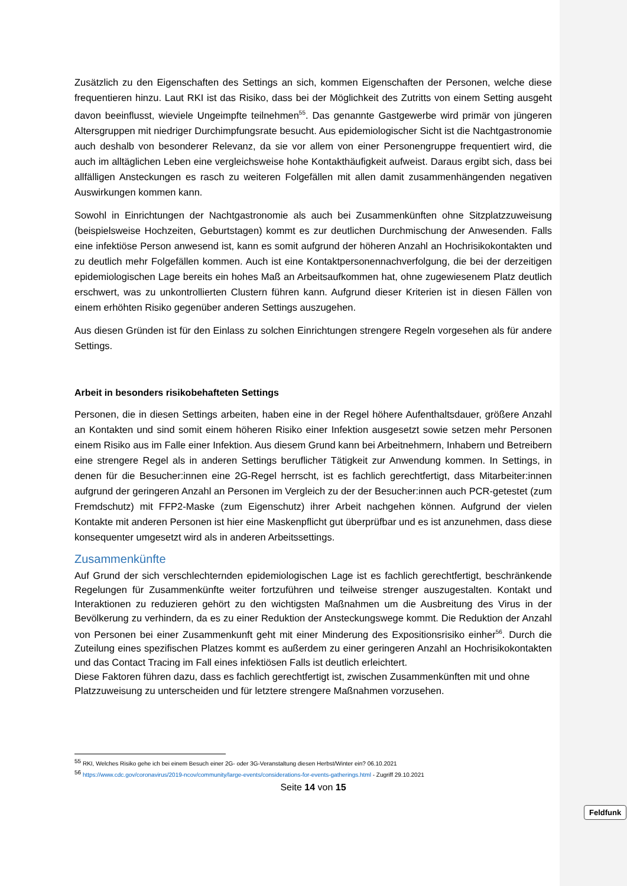Zusätzlich zu den Eigenschaften des Settings an sich, kommen Eigenschaften der Personen, welche diese frequentieren hinzu. Laut RKI ist das Risiko, dass bei der Möglichkeit des Zutritts von einem Setting ausgeht davon beeinflusst, wieviele Ungeimpfte teilnehmen<sup>55</sup>. Das genannte Gastgewerbe wird primär von jüngeren Altersgruppen mit niedriger Durchimpfungsrate besucht. Aus epidemiologischer Sicht ist die Nachtgastronomie auch deshalb von besonderer Relevanz, da sie vor allem von einer Personengruppe frequentiert wird, die auch im alltäglichen Leben eine vergleichsweise hohe Kontakthäufigkeit aufweist. Daraus ergibt sich, dass bei allfälligen Ansteckungen es rasch zu weiteren Folgefällen mit allen damit zusammenhängenden negativen Auswirkungen kommen kann.
Sowohl in Einrichtungen der Nachtgastronomie als auch bei Zusammenkünften ohne Sitzplatzzuweisung (beispielsweise Hochzeiten, Geburtstagen) kommt es zur deutlichen Durchmischung der Anwesenden. Falls eine infektiöse Person anwesend ist, kann es somit aufgrund der höheren Anzahl an Hochrisikokontakten und zu deutlich mehr Folgefällen kommen. Auch ist eine Kontaktpersonennachverfolgung, die bei der derzeitigen epidemiologischen Lage bereits ein hohes Maß an Arbeitsaufkommen hat, ohne zugewiesenem Platz deutlich erschwert, was zu unkontrollierten Clustern führen kann. Aufgrund dieser Kriterien ist in diesen Fällen von einem erhöhten Risiko gegenüber anderen Settings auszugehen.
Aus diesen Gründen ist für den Einlass zu solchen Einrichtungen strengere Regeln vorgesehen als für andere Settings.
Arbeit in besonders risikobehafteten Settings
Personen, die in diesen Settings arbeiten, haben eine in der Regel höhere Aufenthaltsdauer, größere Anzahl an Kontakten und sind somit einem höheren Risiko einer Infektion ausgesetzt sowie setzen mehr Personen einem Risiko aus im Falle einer Infektion. Aus diesem Grund kann bei Arbeitnehmern, Inhabern und Betreibern eine strengere Regel als in anderen Settings beruflicher Tätigkeit zur Anwendung kommen. In Settings, in denen für die Besucher:innen eine 2G-Regel herrscht, ist es fachlich gerechtfertigt, dass Mitarbeiter:innen aufgrund der geringeren Anzahl an Personen im Vergleich zu der der Besucher:innen auch PCR-getestet (zum Fremdschutz) mit FFP2-Maske (zum Eigenschutz) ihrer Arbeit nachgehen können. Aufgrund der vielen Kontakte mit anderen Personen ist hier eine Maskenpflicht gut überprüfbar und es ist anzunehmen, dass diese konsequenter umgesetzt wird als in anderen Arbeitssettings.
Zusammenkünfte
Auf Grund der sich verschlechternden epidemiologischen Lage ist es fachlich gerechtfertigt, beschränkende Regelungen für Zusammenkünfte weiter fortzuführen und teilweise strenger auszugestalten. Kontakt und Interaktionen zu reduzieren gehört zu den wichtigsten Maßnahmen um die Ausbreitung des Virus in der Bevölkerung zu verhindern, da es zu einer Reduktion der Ansteckungswege kommt. Die Reduktion der Anzahl von Personen bei einer Zusammenkunft geht mit einer Minderung des Expositionsrisiko einher<sup>56</sup>. Durch die Zuteilung eines spezifischen Platzes kommt es außerdem zu einer geringeren Anzahl an Hochrisikokontakten und das Contact Tracing im Fall eines infektiösen Falls ist deutlich erleichtert.
Diese Faktoren führen dazu, dass es fachlich gerechtfertigt ist, zwischen Zusammenkünften mit und ohne Platzzuweisung zu unterscheiden und für letztere strengere Maßnahmen vorzusehen.
<sup>55</sup> RKI, Welches Risiko gehe ich bei einem Besuch einer 2G- oder 3G-Veranstaltung diesen Herbst/Winter ein? 06.10.2021
<sup>56</sup> https://www.cdc.gov/coronavirus/2019-ncov/community/large-events/considerations-for-events-gatherings.html - Zugriff 29.10.2021
Seite 14 von 15
Feldfunk